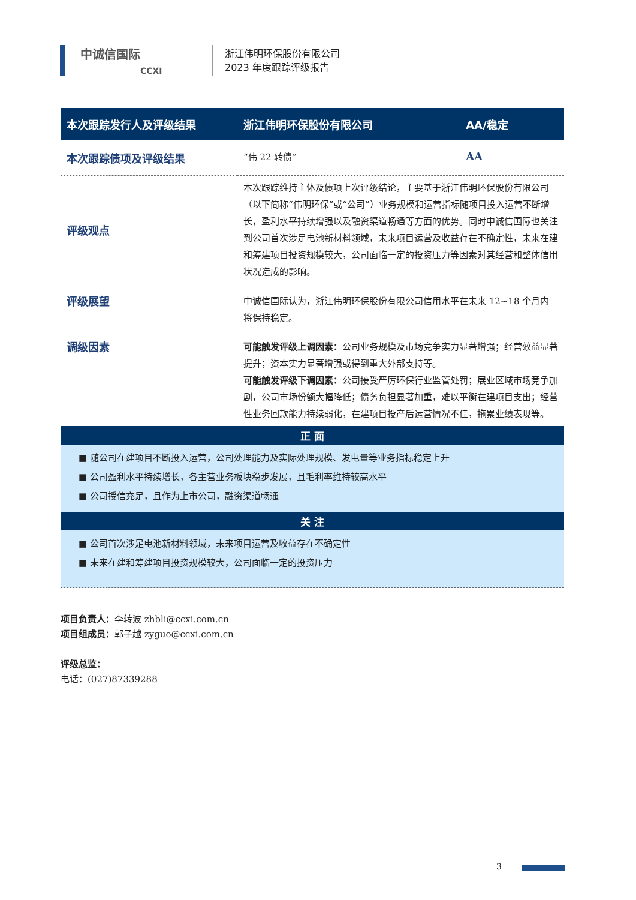中诚信国际
CCXI
浙江伟明环保股份有限公司
2023 年度跟踪评级报告
| 本次跟踪发行人及评级结果 | 浙江伟明环保股份有限公司 | AA/稳定 |
| 本次跟踪债项及评级结果 | “伟 22 转债” | AA |
| 评级观点 | 本次跟踪维持主体及债项上次评级结论，主要基于浙江伟明环保股份有限公司（以下简称“伟明环保”或“公司”）业务规模和运营指标随项目投入运营不断增长，盈利水平持续增强以及融资渠道畅通等方面的优势。同时中诚信国际也关注到公司首次涉足电池新材料领域，未来项目运营及收益存在不确定性，未来在建和筹建项目投资规模较大，公司面临一定的投资压力等因素对其经营和整体信用状况造成的影响。 | |
| 评级展望 | 中诚信国际认为，浙江伟明环保股份有限公司信用水平在未来 12~18 个月内将保持稳定。 | |
| 调级因素 | 可能触发评级上调因素： 公司业务规模及市场竞争实力显著增强；经营效益显著提升；资本实力显著增强或得到重大外部支持等。 可能触发评级下调因素： 公司接受严厉环保行业监管处罚；展业区域市场竞争加剧，公司市场份额大幅降低；债务负担显著加重，难以平衡在建项目支出；经营性业务回款能力持续弱化，在建项目投产后运营情况不佳，拖累业绩表现等。 | |
正 面
■ 随公司在建项目不断投入运营，公司处理能力及实际处理规模、发电量等业务指标稳定上升
■ 公司盈利水平持续增长，各主营业务板块稳步发展，且毛利率维持较高水平
■ 公司授信充足，且作为上市公司，融资渠道畅通
关 注
■ 公司首次涉足电池新材料领域，未来项目运营及收益存在不确定性
■ 未来在建和筹建项目投资规模较大，公司面临一定的投资压力
项目负责人：李转波 zhbli@ccxi.com.cn
项目组成员：郭子越 zyguo@ccxi.com.cn
评级总监：
电话：(027)87339288
3